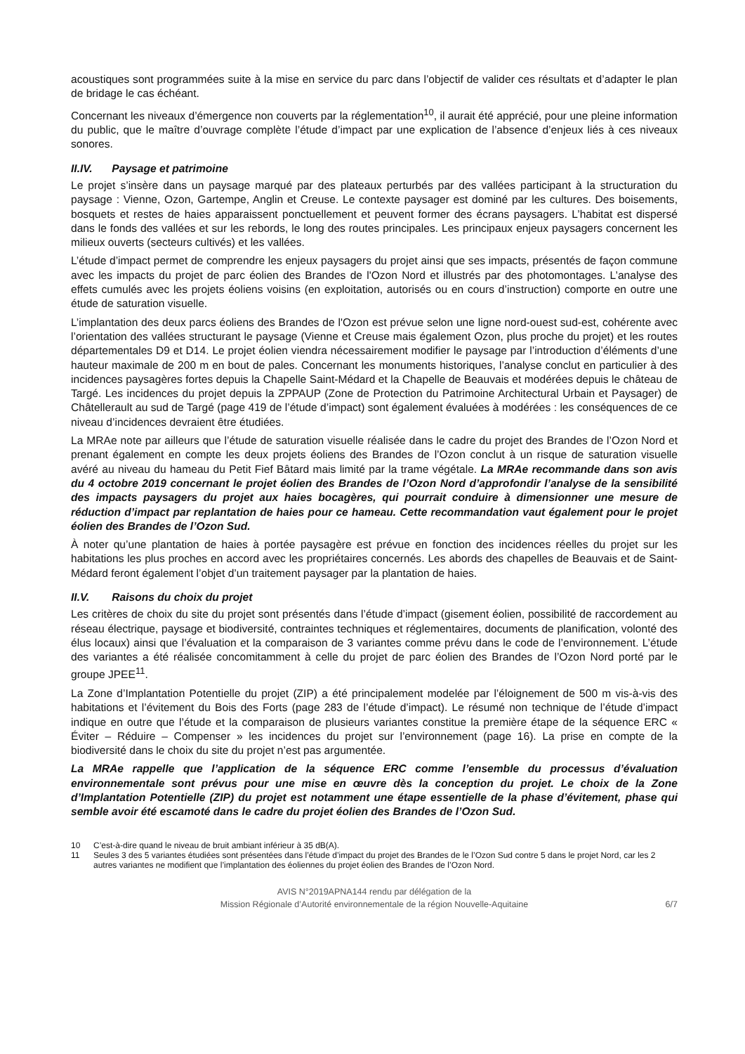acoustiques sont programmées suite à la mise en service du parc dans l’objectif de valider ces résultats et d’adapter le plan de bridage le cas échéant.
Concernant les niveaux d’émergence non couverts par la réglementation<sup>10</sup>, il aurait été apprécié, pour une pleine information du public, que le maître d’ouvrage complète l’étude d’impact par une explication de l’absence d’enjeux liés à ces niveaux sonores.
II.IV. Paysage et patrimoine
Le projet s’insère dans un paysage marqué par des plateaux perturbés par des vallées participant à la structuration du paysage : Vienne, Ozon, Gartempe, Anglin et Creuse. Le contexte paysager est dominé par les cultures. Des boisements, bosquets et restes de haies apparaissent ponctuellement et peuvent former des écrans paysagers. L’habitat est dispersé dans le fonds des vallées et sur les rebords, le long des routes principales. Les principaux enjeux paysagers concernent les milieux ouverts (secteurs cultivés) et les vallées.
L’étude d’impact permet de comprendre les enjeux paysagers du projet ainsi que ses impacts, présentés de façon commune avec les impacts du projet de parc éolien des Brandes de l'Ozon Nord et illustrés par des photomontages. L’analyse des effets cumulés avec les projets éoliens voisins (en exploitation, autorisés ou en cours d’instruction) comporte en outre une étude de saturation visuelle.
L’implantation des deux parcs éoliens des Brandes de l'Ozon est prévue selon une ligne nord-ouest sud-est, cohérente avec l’orientation des vallées structurant le paysage (Vienne et Creuse mais également Ozon, plus proche du projet) et les routes départementales D9 et D14. Le projet éolien viendra nécessairement modifier le paysage par l’introduction d’éléments d’une hauteur maximale de 200 m en bout de pales. Concernant les monuments historiques, l’analyse conclut en particulier à des incidences paysagères fortes depuis la Chapelle Saint-Médard et la Chapelle de Beauvais et modérées depuis le château de Targé. Les incidences du projet depuis la ZPPAUP (Zone de Protection du Patrimoine Architectural Urbain et Paysager) de Châtellerault au sud de Targé (page 419 de l’étude d’impact) sont également évaluées à modérées : les conséquences de ce niveau d’incidences devraient être étudiées.
La MRAe note par ailleurs que l’étude de saturation visuelle réalisée dans le cadre du projet des Brandes de l’Ozon Nord et prenant également en compte les deux projets éoliens des Brandes de l’Ozon conclut à un risque de saturation visuelle avéré au niveau du hameau du Petit Fief Bâtard mais limité par la trame végétale. La MRAe recommande dans son avis du 4 octobre 2019 concernant le projet éolien des Brandes de l’Ozon Nord d’approfondir l’analyse de la sensibilité des impacts paysagers du projet aux haies bocagères, qui pourrait conduire à dimensionner une mesure de réduction d’impact par replantation de haies pour ce hameau. Cette recommandation vaut également pour le projet éolien des Brandes de l’Ozon Sud.
À noter qu’une plantation de haies à portée paysagère est prévue en fonction des incidences réelles du projet sur les habitations les plus proches en accord avec les propriétaires concernés. Les abords des chapelles de Beauvais et de Saint-Médard feront également l’objet d’un traitement paysager par la plantation de haies.
II.V. Raisons du choix du projet
Les critères de choix du site du projet sont présentés dans l’étude d’impact (gisement éolien, possibilité de raccordement au réseau électrique, paysage et biodiversité, contraintes techniques et réglementaires, documents de planification, volonté des élus locaux) ainsi que l’évaluation et la comparaison de 3 variantes comme prévu dans le code de l’environnement. L’étude des variantes a été réalisée concomitamment à celle du projet de parc éolien des Brandes de l’Ozon Nord porté par le groupe JPEE<sup>11</sup>.
La Zone d’Implantation Potentielle du projet (ZIP) a été principalement modelée par l’éloignement de 500 m vis-à-vis des habitations et l’évitement du Bois des Forts (page 283 de l’étude d’impact). Le résumé non technique de l’étude d’impact indique en outre que l’étude et la comparaison de plusieurs variantes constitue la première étape de la séquence ERC « Éviter – Réduire – Compenser » les incidences du projet sur l’environnement (page 16). La prise en compte de la biodiversité dans le choix du site du projet n’est pas argumentée.
La MRAe rappelle que l’application de la séquence ERC comme l’ensemble du processus d’évaluation environnementale sont prévus pour une mise en œuvre dès la conception du projet. Le choix de la Zone d’Implantation Potentielle (ZIP) du projet est notamment une étape essentielle de la phase d’évitement, phase qui semble avoir été escamoté dans le cadre du projet éolien des Brandes de l’Ozon Sud.
10 C’est-à-dire quand le niveau de bruit ambiant inférieur à 35 dB(A).
11 Seules 3 des 5 variantes étudiées sont présentées dans l’étude d’impact du projet des Brandes de le l’Ozon Sud contre 5 dans le projet Nord, car les 2 autres variantes ne modifient que l’implantation des éoliennes du projet éolien des Brandes de l’Ozon Nord.
AVIS N°2019APNA144 rendu par délégation de la
Mission Régionale d’Autorité environnementale de la région Nouvelle-Aquitaine
6/7